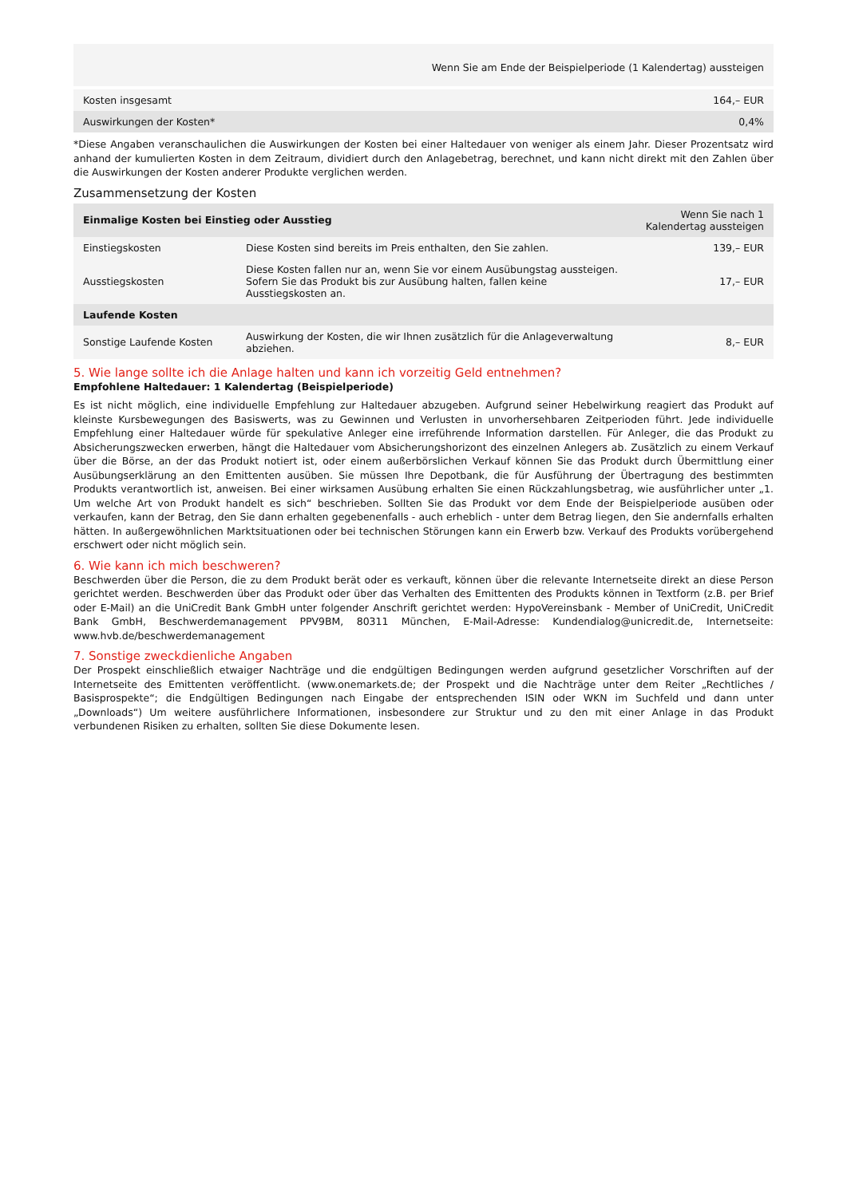| | Wenn Sie am Ende der Beispielperiode (1 Kalendertag) aussteigen |
| --- | --- |
| Kosten insgesamt | 164,– EUR |
| Auswirkungen der Kosten* | 0,4% |
*Diese Angaben veranschaulichen die Auswirkungen der Kosten bei einer Haltedauer von weniger als einem Jahr. Dieser Prozentsatz wird anhand der kumulierten Kosten in dem Zeitraum, dividiert durch den Anlagebetrag, berechnet, und kann nicht direkt mit den Zahlen über die Auswirkungen der Kosten anderer Produkte verglichen werden.
Zusammensetzung der Kosten
| Einmalige Kosten bei Einstieg oder Ausstieg | | Wenn Sie nach 1 Kalendertag aussteigen |
| --- | --- | --- |
| Einstiegskosten | Diese Kosten sind bereits im Preis enthalten, den Sie zahlen. | 139,– EUR |
| Ausstiegskosten | Diese Kosten fallen nur an, wenn Sie vor einem Ausübungstag aussteigen. Sofern Sie das Produkt bis zur Ausübung halten, fallen keine Ausstiegskosten an. | 17,– EUR |
| Laufende Kosten | | |
| Sonstige Laufende Kosten | Auswirkung der Kosten, die wir Ihnen zusätzlich für die Anlageverwaltung abziehen. | 8,– EUR |
5. Wie lange sollte ich die Anlage halten und kann ich vorzeitig Geld entnehmen?
Empfohlene Haltedauer: 1 Kalendertag (Beispielperiode)
Es ist nicht möglich, eine individuelle Empfehlung zur Haltedauer abzugeben. Aufgrund seiner Hebelwirkung reagiert das Produkt auf kleinste Kursbewegungen des Basiswerts, was zu Gewinnen und Verlusten in unvorhersehbaren Zeitperioden führt. Jede individuelle Empfehlung einer Haltedauer würde für spekulative Anleger eine irreführende Information darstellen. Für Anleger, die das Produkt zu Absicherungszwecken erwerben, hängt die Haltedauer vom Absicherungshorizont des einzelnen Anlegers ab. Zusätzlich zu einem Verkauf über die Börse, an der das Produkt notiert ist, oder einem außerbörslichen Verkauf können Sie das Produkt durch Übermittlung einer Ausübungserklärung an den Emittenten ausüben. Sie müssen Ihre Depotbank, die für Ausführung der Übertragung des bestimmten Produkts verantwortlich ist, anweisen. Bei einer wirksamen Ausübung erhalten Sie einen Rückzahlungsbetrag, wie ausführlicher unter „1. Um welche Art von Produkt handelt es sich“ beschrieben. Sollten Sie das Produkt vor dem Ende der Beispielperiode ausüben oder verkaufen, kann der Betrag, den Sie dann erhalten gegebenenfalls - auch erheblich - unter dem Betrag liegen, den Sie andernfalls erhalten hätten. In außergewöhnlichen Marktsituationen oder bei technischen Störungen kann ein Erwerb bzw. Verkauf des Produkts vorübergehend erschwert oder nicht möglich sein.
6. Wie kann ich mich beschweren?
Beschwerden über die Person, die zu dem Produkt berät oder es verkauft, können über die relevante Internetseite direkt an diese Person gerichtet werden. Beschwerden über das Produkt oder über das Verhalten des Emittenten des Produkts können in Textform (z.B. per Brief oder E-Mail) an die UniCredit Bank GmbH unter folgender Anschrift gerichtet werden: HypoVereinsbank - Member of UniCredit, UniCredit Bank GmbH, Beschwerdemanagement PPV9BM, 80311 München, E-Mail-Adresse: Kundendialog@unicredit.de, Internetseite: www.hvb.de/beschwerdemanagement
7. Sonstige zweckdienliche Angaben
Der Prospekt einschließlich etwaiger Nachträge und die endgültigen Bedingungen werden aufgrund gesetzlicher Vorschriften auf der Internetseite des Emittenten veröffentlicht. (www.onemarkets.de; der Prospekt und die Nachträge unter dem Reiter „Rechtliches / Basisprospekte“; die Endgültigen Bedingungen nach Eingabe der entsprechenden ISIN oder WKN im Suchfeld und dann unter „Downloads“) Um weitere ausführlichere Informationen, insbesondere zur Struktur und zu den mit einer Anlage in das Produkt verbundenen Risiken zu erhalten, sollten Sie diese Dokumente lesen.